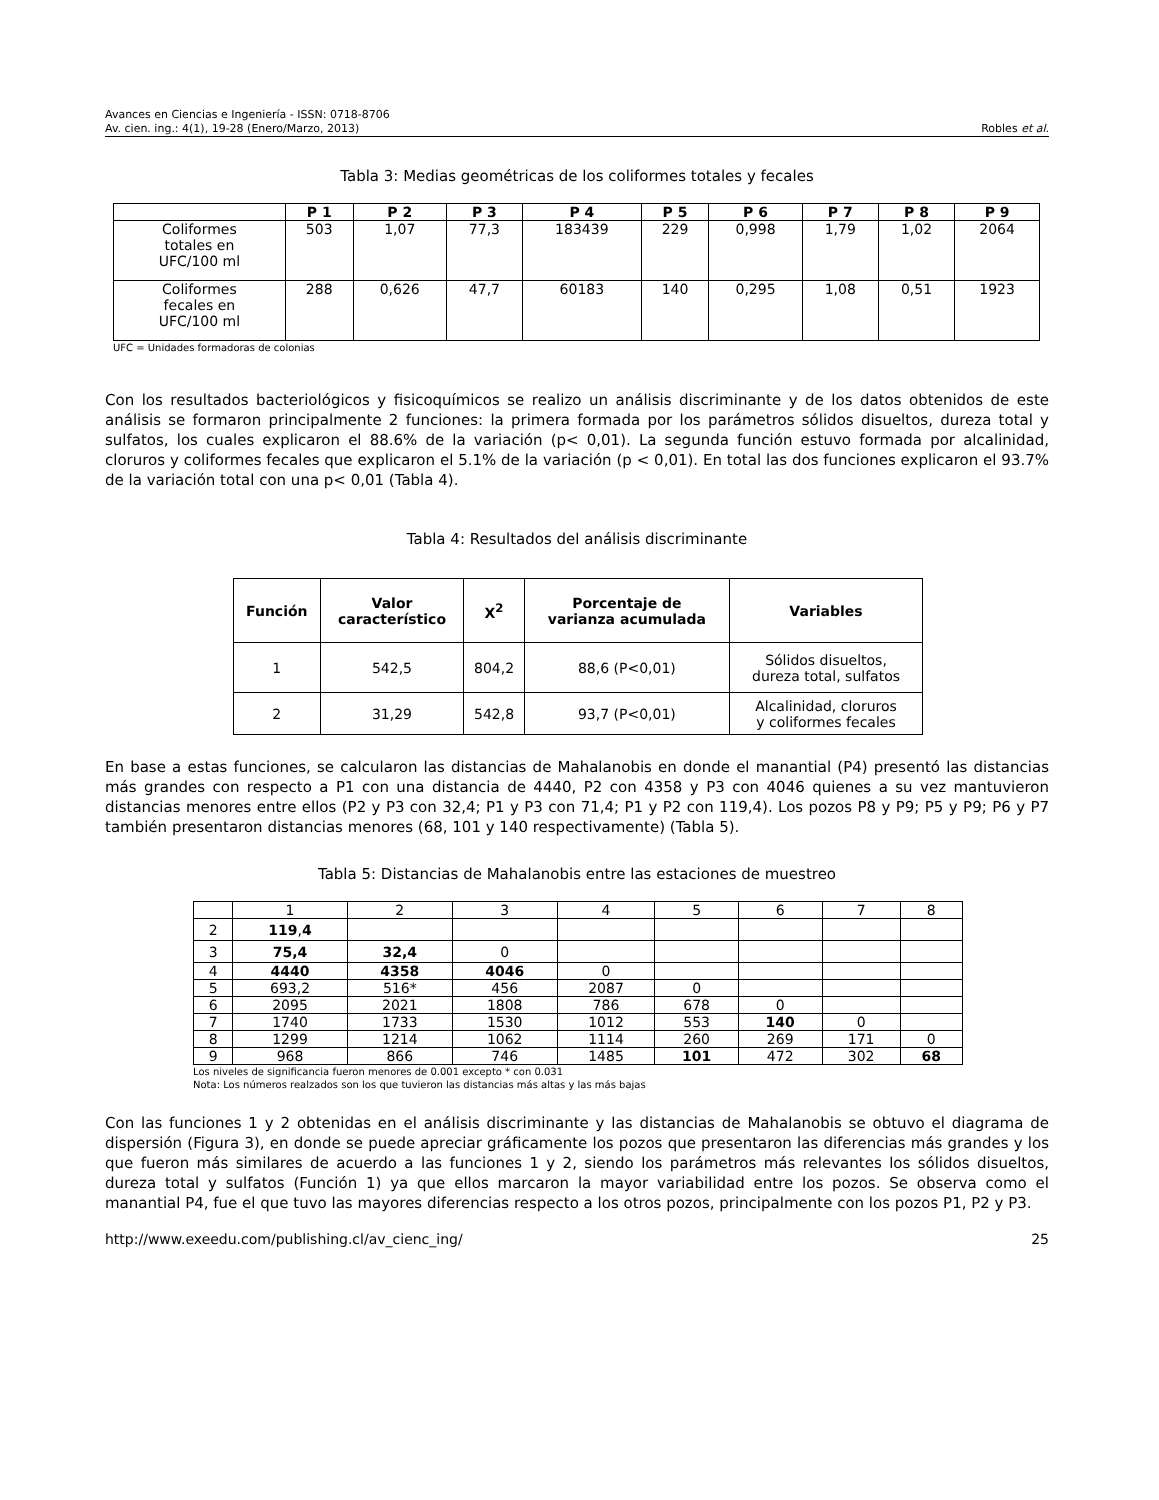Avances en Ciencias e Ingeniería - ISSN: 0718-8706
Av. cien. ing.: 4(1), 19-28 (Enero/Marzo, 2013) Robles et al.
Tabla 3: Medias geométricas de los coliformes totales y fecales
| | P 1 | P 2 | P 3 | P 4 | P 5 | P 6 | P 7 | P 8 | P 9 |
| --- | --- | --- | --- | --- | --- | --- | --- | --- | --- |
| Coliformes totales en UFC/100 ml | 503 | 1,07 | 77,3 | 183439 | 229 | 0,998 | 1,79 | 1,02 | 2064 |
| Coliformes fecales en UFC/100 ml | 288 | 0,626 | 47,7 | 60183 | 140 | 0,295 | 1,08 | 0,51 | 1923 |
UFC = Unidades formadoras de colonias
Con los resultados bacteriológicos y fisicoquímicos se realizo un análisis discriminante y de los datos obtenidos de este análisis se formaron principalmente 2 funciones: la primera formada por los parámetros sólidos disueltos, dureza total y sulfatos, los cuales explicaron el 88.6% de la variación (p< 0,01). La segunda función estuvo formada por alcalinidad, cloruros y coliformes fecales que explicaron el 5.1% de la variación (p < 0,01). En total las dos funciones explicaron el 93.7% de la variación total con una p< 0,01 (Tabla 4).
Tabla 4: Resultados del análisis discriminante
| Función | Valor característico | X<sup>2</sup> | Porcentaje de varianza acumulada | Variables |
| --- | --- | --- | --- | --- |
| 1 | 542,5 | 804,2 | 88,6 (P<0,01) | Sólidos disueltos, dureza total, sulfatos |
| 2 | 31,29 | 542,8 | 93,7 (P<0,01) | Alcalinidad, cloruros y coliformes fecales |
En base a estas funciones, se calcularon las distancias de Mahalanobis en donde el manantial (P4) presentó las distancias más grandes con respecto a P1 con una distancia de 4440, P2 con 4358 y P3 con 4046 quienes a su vez mantuvieron distancias menores entre ellos (P2 y P3 con 32,4; P1 y P3 con 71,4; P1 y P2 con 119,4). Los pozos P8 y P9; P5 y P9; P6 y P7 también presentaron distancias menores (68, 101 y 140 respectivamente) (Tabla 5).
Tabla 5: Distancias de Mahalanobis entre las estaciones de muestreo
| | 1 | 2 | 3 | 4 | 5 | 6 | 7 | 8 |
| 2 | 119 , 4 | | | | | | | |
| 3 | 75,4 | 32,4 | 0 | | | | | |
| 4 | 4440 | 4358 | 4046 | 0 | | | | |
| 5 | 693,2 | 516* | 456 | 2087 | 0 | | | |
| 6 | 2095 | 2021 | 1808 | 786 | 678 | 0 | | |
| 7 | 1740 | 1733 | 1530 | 1012 | 553 | 140 | 0 | |
| 8 | 1299 | 1214 | 1062 | 1114 | 260 | 269 | 171 | 0 |
| 9 | 968 | 866 | 746 | 1485 | 101 | 472 | 302 | 68 |
Los niveles de significancia fueron menores de 0.001 excepto * con 0.031
Nota: Los números realzados son los que tuvieron las distancias más altas y las más bajas
Con las funciones 1 y 2 obtenidas en el análisis discriminante y las distancias de Mahalanobis se obtuvo el diagrama de dispersión (Figura 3), en donde se puede apreciar gráficamente los pozos que presentaron las diferencias más grandes y los que fueron más similares de acuerdo a las funciones 1 y 2, siendo los parámetros más relevantes los sólidos disueltos, dureza total y sulfatos (Función 1) ya que ellos marcaron la mayor variabilidad entre los pozos. Se observa como el manantial P4, fue el que tuvo las mayores diferencias respecto a los otros pozos, principalmente con los pozos P1, P2 y P3.
http://www.exeedu.com/publishing.cl/av_cienc_ing/ 25